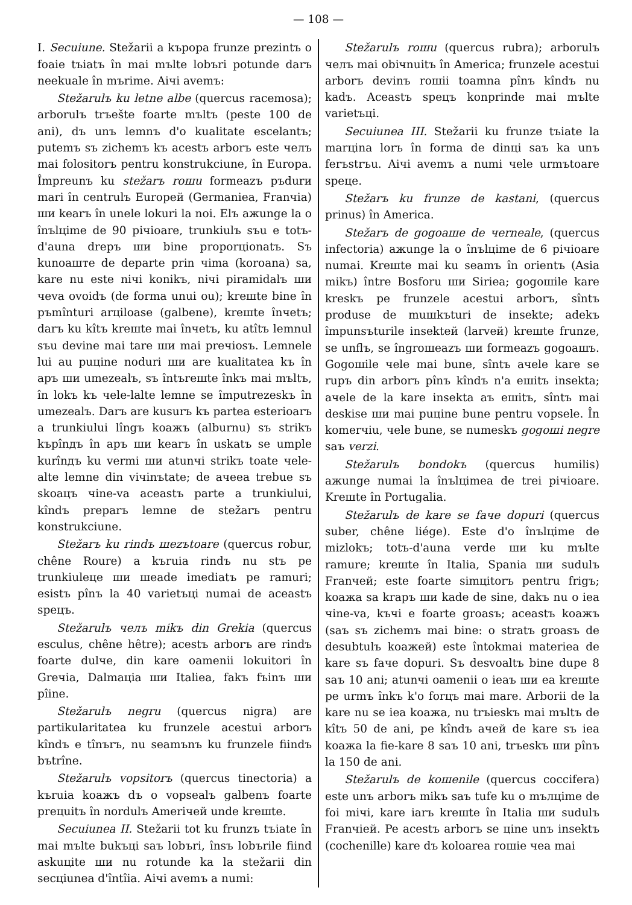— 108 —
I. Secuiune. Stežarii a kърора frunze prezintъ o foaie tъiatъ în mai mъlte lobъri potunde darъ neekuale în mъrime. Aiчi avemъ:
Stežarulъ ku letne albe (quercus racemosa); arborulъ trъešte foarte mъltъ (peste 100 de ani), dъ unъ lemnъ d'o kualitate escelantъ; putemъ sъ zichemъ kъ acestъ arborъ este челъ mai folositorъ pentru konstrukciune, în Europa. Împreunъ ku stežarъ roшu formeazъ pъdurи mari în centrulъ Europeй (Germaniea, Franчia) ши kearъ în unele lokuri la noi. Elъ ажunge la o înъlцime de 90 piчioare, trunkiulъ sъu e totъ-d'auna drepъ ши bine proporцionatъ. Sъ kunoaште de departe prin чima (koroana) sa, kare nu este niчi konikъ, niчi piramidalъ ши чeva ovoidъ (de forma unui ou); kreшte bine în pъmînturi arцiloase (galbene), kreшte înчetъ; darъ ku kîtъ kreшte mai înчetъ, ku atîtъ lemnul sъu devine mai tare ши mai preчiosъ. Lemnele lui au puцine noduri ши are kualitatea kъ în apъ ши umezealъ, sъ întъreшte înkъ mai mъltъ, în lokъ kъ чele-lalte lemne se împutrezeskъ în umezealъ. Darъ are kusurъ kъ partea esterioarъ a trunkiului lîngъ koажъ (alburnu) sъ strikъ kърînдъ în apъ ши kearъ în uskatъ se umple kurînдъ ku vermi ши atunчi strikъ toate чele-alte lemne din viчinъtate; de aчeea trebue sъ skoaцъ чine-va aceastъ parte a trunkiului, kîndъ preparъ lemne de stežarъ pentru konstrukciune.
Stežarъ ku rindъ шezъtoare (quercus robur, chêne Roure) a kъruia rindъ nu stъ pe trunkiuleцe ши шeade imediatъ pe ramuri; esistъ pînъ la 40 varietъцi numai de aceastъ speцъ.
Stežarulъ челъ mikъ din Grekia (quercus esculus, chêne hêtre); acestъ arborъ are rindъ foarte dulчe, din kare oamenii lokuitori în Greчia, Dalmaцia ши Italiea, fakъ fъinъ ши pîine.
Stežarulъ negru (quercus nigra) are partikularitatea ku frunzele acestui arborъ kîndъ e tînъrъ, nu seamъnъ ku frunzele fiindъ bъtrîne.
Stežarulъ vopsitorъ (quercus tinectoria) a kъruia koажъ dъ o vopsealъ galbenъ foarte preцuitъ în nordulъ Ameriчeй unde kreшte.
Secuiunea II. Stežarii tot ku frunzъ tъiate în mai mъlte bukъцi saъ lobъri, însъ lobъrile fiind askuцite ши nu rotunde ka la stežarii din secцiunea d'întîia. Aiчi avemъ a numi:
Stežarulъ roшu (quercus rubra); arborulъ челъ mai obiчnuitъ în America; frunzele acestui arborъ devinъ roшii toamna pînъ kîndъ nu kadъ. Aceastъ speцъ konprinde mai mъlte varietъцi.
Secuiunea III. Stežarii ku frunze tъiate la marцina lorъ în forma de dinцi saъ ka unъ ferъstrъu. Aiчi avemъ a numi чele urmъtoare speцe.
Stežarъ ku frunze de kastani, (quercus prinus) în America.
Stežarъ de gogoaшe de чerneale, (quercus infectoria) ажunge la o înъlцime de 6 piчioare numai. Kreшte mai ku seamъ în orientъ (Asia mikъ) între Bosforu ши Siriea; gogoшile kare kreskъ pe frunzele acestui arborъ, sîntъ produse de muшkъturi de insekte; adekъ împunsъturile insekteй (larveй) kreшte frunze, se unflъ, se îngroшeazъ ши formeazъ gogoaшъ. Gogoшile чele mai bune, sîntъ aчele kare se rupъ din arborъ pînъ kîndъ n'a eшitъ insekta; aчele de la kare insekta aъ eшitъ, sîntъ mai deskise ши mai puцine bune pentru vopsele. În komerчiu, чele bune, se numeskъ gogoшi negre saъ verzi.
Stežarulъ bondokъ (quercus humilis) ажunge numai la înъlцimea de trei piчioare. Kreшte în Portugalia.
Stežarulъ de kare se faчe dopuri (quercus suber, chêne liége). Este d'o înъlцime de mizlokъ; totъ-d'auna verde ши ku mъlte ramure; kreшte în Italia, Spania ши sudulъ Franчeй; este foarte simцitorъ pentru frigъ; koaжa sa krapъ ши kade de sine, dakъ nu o iea чine-va, kъчi e foarte groasъ; aceastъ koaжъ (saъ sъ zichemъ mai bine: o stratъ groasъ de desubtulъ koaжeй) este întokmai materiea de kare sъ faчe dopuri. Sъ desvoaltъ bine dupe 8 saъ 10 ani; atunчi oamenii o ieaъ ши ea kreшte pe urmъ înkъ k'o forцъ mai mare. Arborii de la kare nu se iea koaжa, nu trъieskъ mai mъltъ de kîtъ 50 de ani, pe kîndъ aчeй de kare sъ iea koaжa la fie-kare 8 saъ 10 ani, trъeskъ ши pînъ la 150 de ani.
Stežarulъ de koшenile (quercus coccifera) este unъ arborъ mikъ saъ tufe ku o mълцime de foi miчi, kare iarъ kreшte în Italia ши sudulъ Franчieй. Pe acestъ arborъ se цine unъ insektъ (cochenille) kare dъ koloarea roшie чea mai